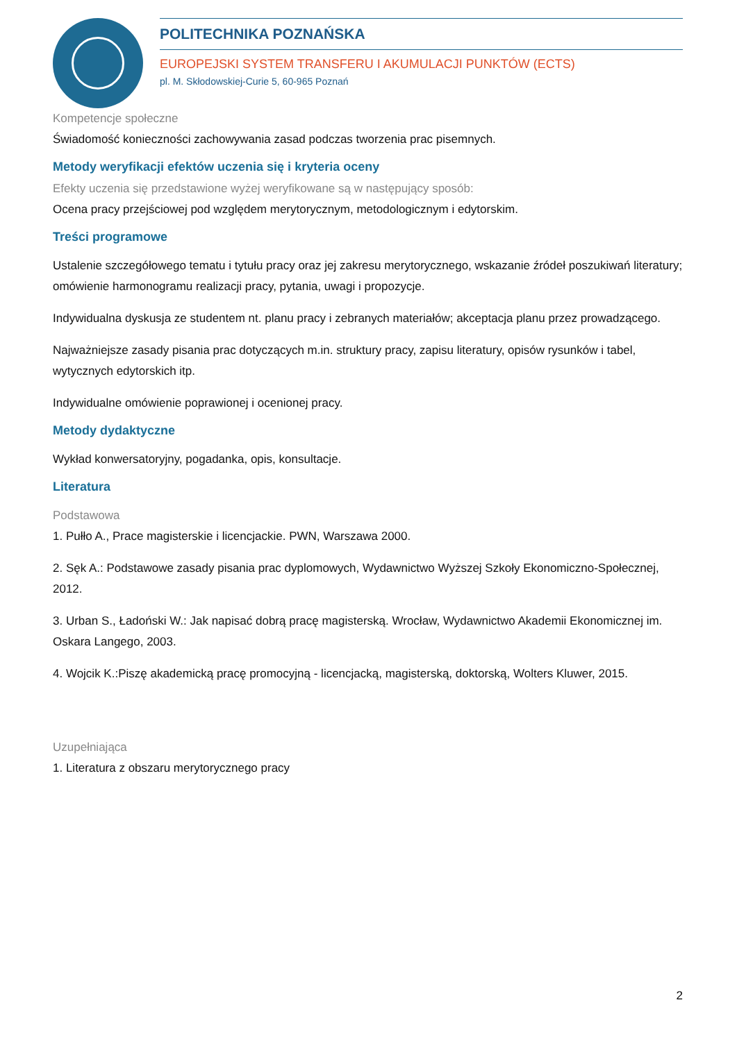POLITECHNIKA POZNAŃSKA
EUROPEJSKI SYSTEM TRANSFERU I AKUMULACJI PUNKTÓW (ECTS)
pl. M. Skłodowskiej-Curie 5, 60-965 Poznań
Kompetencje społeczne
Świadomość konieczności zachowywania zasad podczas tworzenia prac pisemnych.
Metody weryfikacji efektów uczenia się i kryteria oceny
Efekty uczenia się przedstawione wyżej weryfikowane są w następujący sposób:
Ocena pracy przejściowej pod względem merytorycznym, metodologicznym i edytorskim.
Treści programowe
Ustalenie szczegółowego tematu i tytułu pracy oraz jej zakresu merytorycznego, wskazanie źródeł poszukiwań literatury; omówienie harmonogramu realizacji pracy, pytania, uwagi i propozycje.
Indywidualna dyskusja ze studentem nt. planu pracy i zebranych materiałów; akceptacja planu przez prowadzącego.
Najważniejsze zasady pisania prac dotyczących m.in. struktury pracy, zapisu literatury, opisów rysunków i tabel, wytycznych edytorskich itp.
Indywidualne omówienie poprawionej i ocenionej pracy.
Metody dydaktyczne
Wykład konwersatoryjny, pogadanka, opis, konsultacje.
Literatura
Podstawowa
1. Pułło A., Prace magisterskie i licencjackie. PWN, Warszawa 2000.
2. Sęk A.: Podstawowe zasady pisania prac dyplomowych, Wydawnictwo Wyższej Szkoły Ekonomiczno-Społecznej, 2012.
3. Urban S., Ładoński W.: Jak napisać dobrą pracę magisterską. Wrocław, Wydawnictwo Akademii Ekonomicznej im. Oskara Langego, 2003.
4. Wojcik K.:Piszę akademicką pracę promocyjną - licencjacką, magisterską, doktorską, Wolters Kluwer, 2015.
Uzupełniająca
1. Literatura z obszaru merytorycznego pracy
2